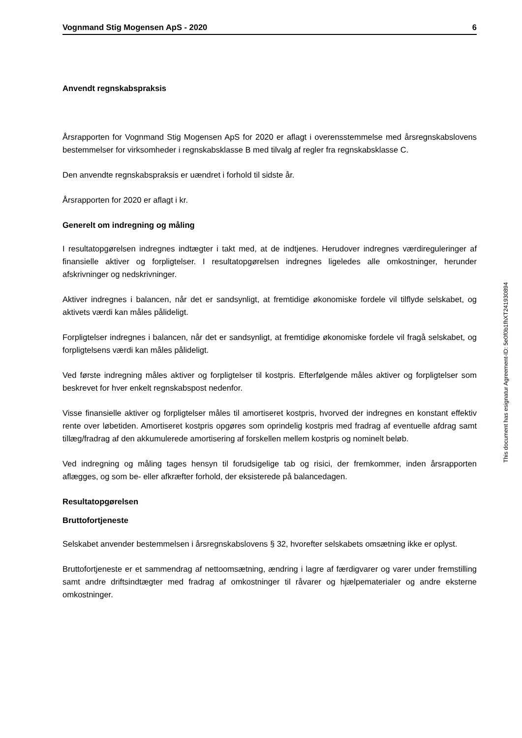Vognmand Stig Mogensen ApS - 2020 6
Anvendt regnskabspraksis
Årsrapporten for Vognmand Stig Mogensen ApS for 2020 er aflagt i overensstemmelse med årsregnskabslovens bestemmelser for virksomheder i regnskabsklasse B med tilvalg af regler fra regnskabsklasse C.
Den anvendte regnskabspraksis er uændret i forhold til sidste år.
Årsrapporten for 2020 er aflagt i kr.
Generelt om indregning og måling
I resultatopgørelsen indregnes indtægter i takt med, at de indtjenes. Herudover indregnes værdireguleringer af finansielle aktiver og forpligtelser. I resultatopgørelsen indregnes ligeledes alle omkostninger, herunder afskrivninger og nedskrivninger.
Aktiver indregnes i balancen, når det er sandsynligt, at fremtidige økonomiske fordele vil tilflyde selskabet, og aktivets værdi kan måles pålideligt.
Forpligtelser indregnes i balancen, når det er sandsynligt, at fremtidige økonomiske fordele vil fragå selskabet, og forpligtelsens værdi kan måles pålideligt.
Ved første indregning måles aktiver og forpligtelser til kostpris. Efterfølgende måles aktiver og forpligtelser som beskrevet for hver enkelt regnskabspost nedenfor.
Visse finansielle aktiver og forpligtelser måles til amortiseret kostpris, hvorved der indregnes en konstant effektiv rente over løbetiden. Amortiseret kostpris opgøres som oprindelig kostpris med fradrag af eventuelle afdrag samt tillæg/fradrag af den akkumulerede amortisering af forskellen mellem kostpris og nominelt beløb.
Ved indregning og måling tages hensyn til forudsigelige tab og risici, der fremkommer, inden årsrapporten aflægges, og som be- eller afkræfter forhold, der eksisterede på balancedagen.
Resultatopgørelsen
Bruttofortjeneste
Selskabet anvender bestemmelsen i årsregnskabslovens § 32, hvorefter selskabets omsætning ikke er oplyst.
Bruttofortjeneste er et sammendrag af nettoomsætning, ændring i lagre af færdigvarer og varer under fremstilling samt andre driftsindtægter med fradrag af omkostninger til råvarer og hjælpematerialer og andre eksterne omkostninger.
This document has esignatur Agreement-ID: 5e0f0b1fhXT241930894